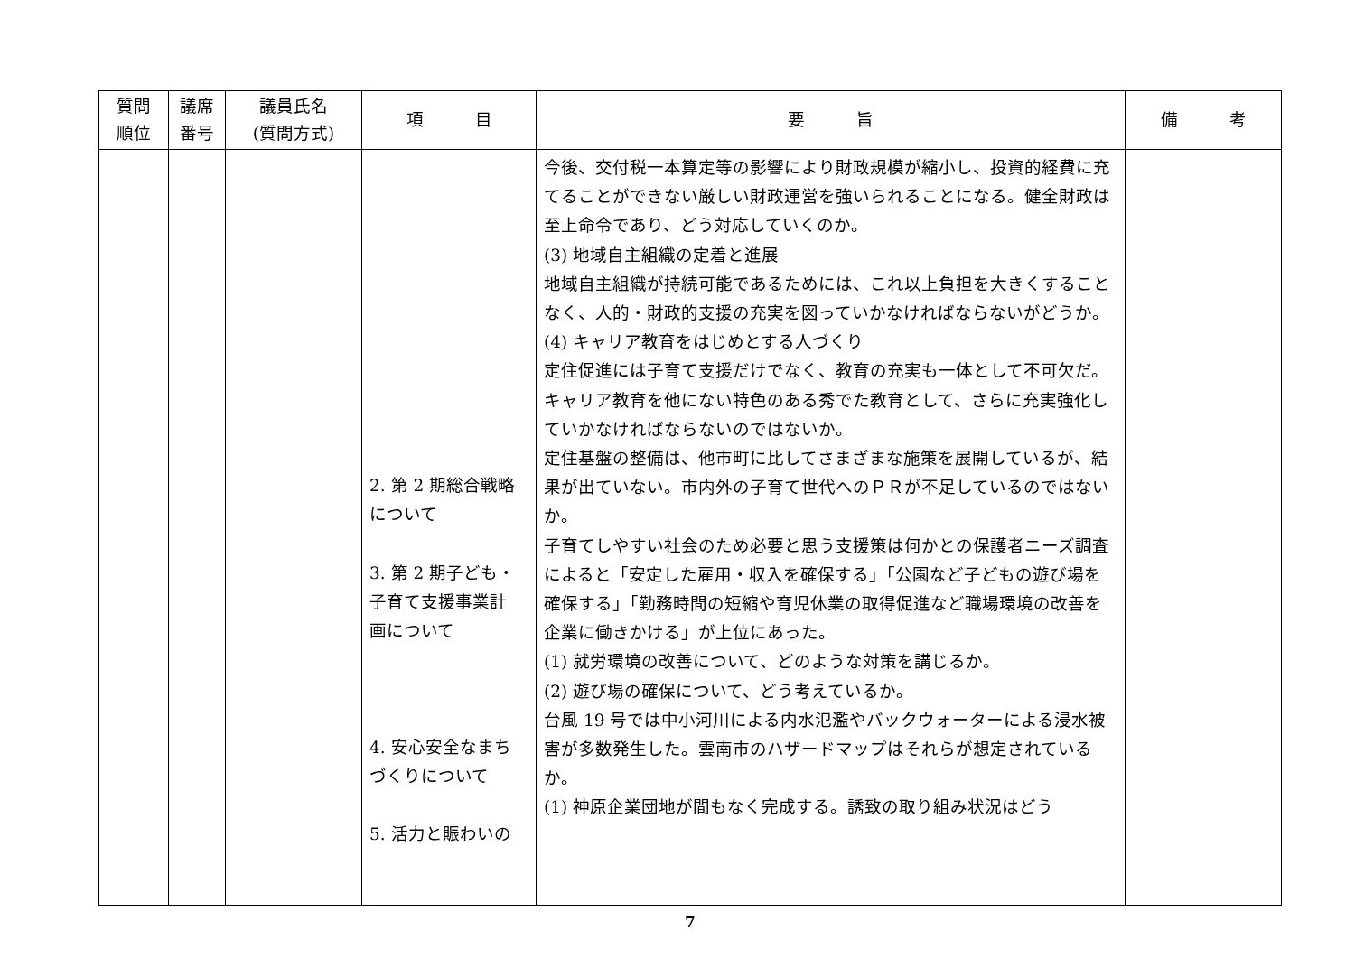| 質問 順位 | 議席 番号 | 議員氏名 (質問方式) | 項 目 | 要 旨 | 備 考 |
| --- | --- | --- | --- | --- | --- |
| | | | 2. 第 2 期総合戦略 について 3. 第 2 期子ども・ 子育て支援事業計 画について 4. 安心安全なまち づくりについて 5. 活力と賑わいの | 今後、交付税一本算定等の影響により財政規模が縮小し、投資的経費に充てることができない厳しい財政運営を強いられることになる。健全財政は至上命令であり、どう対応していくのか。 (3) 地域自主組織の定着と進展 地域自主組織が持続可能であるためには、これ以上負担を大きくすることなく、人的・財政的支援の充実を図っていかなければならないがどうか。 (4) キャリア教育をはじめとする人づくり 定住促進には子育て支援だけでなく、教育の充実も一体として不可欠だ。キャリア教育を他にない特色のある秀でた教育として、さらに充実強化していかなければならないのではないか。 定住基盤の整備は、他市町に比してさまざまな施策を展開しているが、結果が出ていない。市内外の子育て世代へのＰＲが不足しているのではないか。 子育てしやすい社会のため必要と思う支援策は何かとの保護者ニーズ調査によると「安定した雇用・収入を確保する」「公園など子どもの遊び場を確保する」「勤務時間の短縮や育児休業の取得促進など職場環境の改善を企業に働きかける」が上位にあった。 (1) 就労環境の改善について、どのような対策を講じるか。 (2) 遊び場の確保について、どう考えているか。 台風 19 号では中小河川による内水氾濫やバックウォーターによる浸水被害が多数発生した。雲南市のハザードマップはそれらが想定されているか。 (1) 神原企業団地が間もなく完成する。誘致の取り組み状況はどう | |
7